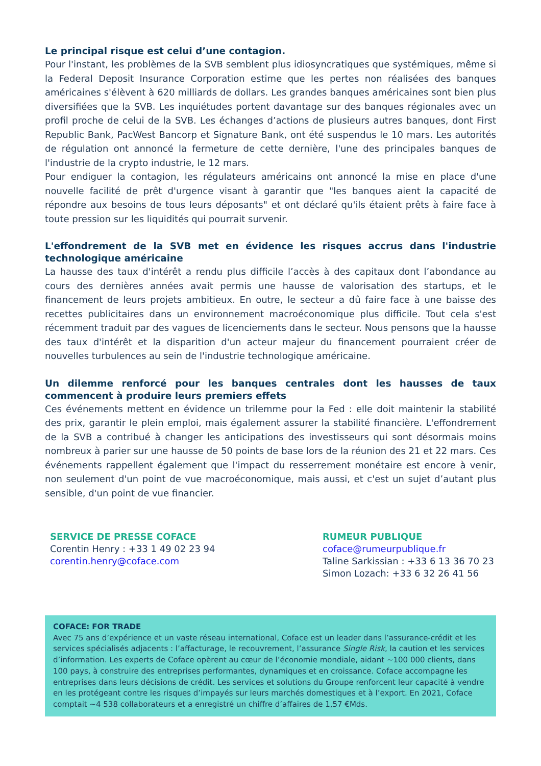Le principal risque est celui d’une contagion.
Pour l'instant, les problèmes de la SVB semblent plus idiosyncratiques que systémiques, même si la Federal Deposit Insurance Corporation estime que les pertes non réalisées des banques américaines s'élèvent à 620 milliards de dollars. Les grandes banques américaines sont bien plus diversifiées que la SVB. Les inquiétudes portent davantage sur des banques régionales avec un profil proche de celui de la SVB. Les échanges d’actions de plusieurs autres banques, dont First Republic Bank, PacWest Bancorp et Signature Bank, ont été suspendus le 10 mars. Les autorités de régulation ont annoncé la fermeture de cette dernière, l'une des principales banques de l'industrie de la crypto industrie, le 12 mars.
Pour endiguer la contagion, les régulateurs américains ont annoncé la mise en place d'une nouvelle facilité de prêt d'urgence visant à garantir que "les banques aient la capacité de répondre aux besoins de tous leurs déposants" et ont déclaré qu'ils étaient prêts à faire face à toute pression sur les liquidités qui pourrait survenir.
L'effondrement de la SVB met en évidence les risques accrus dans l'industrie technologique américaine
La hausse des taux d'intérêt a rendu plus difficile l’accès à des capitaux dont l’abondance au cours des dernières années avait permis une hausse de valorisation des startups, et le financement de leurs projets ambitieux. En outre, le secteur a dû faire face à une baisse des recettes publicitaires dans un environnement macroéconomique plus difficile. Tout cela s'est récemment traduit par des vagues de licenciements dans le secteur. Nous pensons que la hausse des taux d'intérêt et la disparition d'un acteur majeur du financement pourraient créer de nouvelles turbulences au sein de l'industrie technologique américaine.
Un dilemme renforcé pour les banques centrales dont les hausses de taux commencent à produire leurs premiers effets
Ces événements mettent en évidence un trilemme pour la Fed : elle doit maintenir la stabilité des prix, garantir le plein emploi, mais également assurer la stabilité financière. L'effondrement de la SVB a contribué à changer les anticipations des investisseurs qui sont désormais moins nombreux à parier sur une hausse de 50 points de base lors de la réunion des 21 et 22 mars. Ces événements rappellent également que l'impact du resserrement monétaire est encore à venir, non seulement d'un point de vue macroéconomique, mais aussi, et c'est un sujet d’autant plus sensible, d'un point de vue financier.
SERVICE DE PRESSE COFACE
Corentin Henry : +33 1 49 02 23 94
corentin.henry@coface.com
RUMEUR PUBLIQUE
coface@rumeurpublique.fr
Taline Sarkissian : +33 6 13 36 70 23
Simon Lozach: +33 6 32 26 41 56
COFACE: FOR TRADE
Avec 75 ans d’expérience et un vaste réseau international, Coface est un leader dans l’assurance-crédit et les services spécialisés adjacents : l’affacturage, le recouvrement, l’assurance Single Risk, la caution et les services d’information. Les experts de Coface opèrent au cœur de l’économie mondiale, aidant ~100 000 clients, dans 100 pays, à construire des entreprises performantes, dynamiques et en croissance. Coface accompagne les entreprises dans leurs décisions de crédit. Les services et solutions du Groupe renforcent leur capacité à vendre en les protégeant contre les risques d’impayés sur leurs marchés domestiques et à l’export. En 2021, Coface comptait ~4 538 collaborateurs et a enregistré un chiffre d’affaires de 1,57 €Mds.